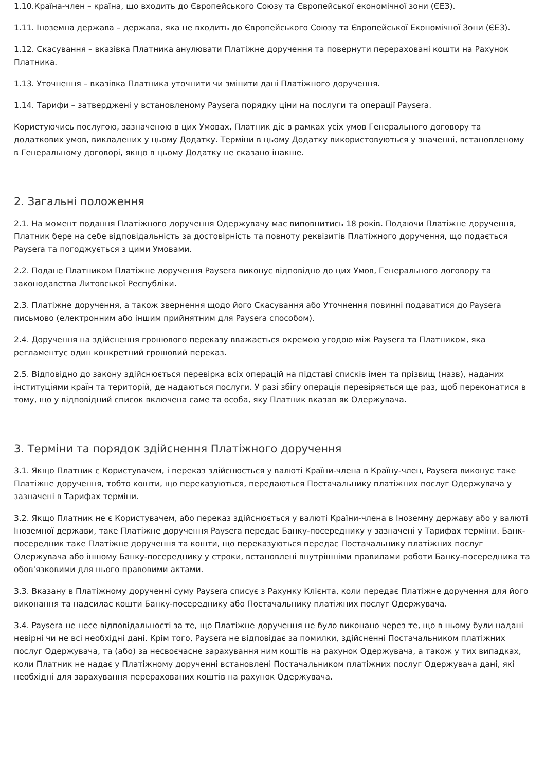1.10.Країна-член – країна, що входить до Європейського Союзу та Європейської економічної зони (ЄЕЗ).
1.11. Іноземна держава – держава, яка не входить до Європейського Союзу та Європейської Економічної Зони (ЄЕЗ).
1.12. Скасування – вказівка Платника анулювати Платіжне доручення та повернути перераховані кошти на Рахунок Платника.
1.13. Уточнення – вказівка Платника уточнити чи змінити дані Платіжного доручення.
1.14. Тарифи – затверджені у встановленому Paysera порядку ціни на послуги та операції Paysera.
Користуючись послугою, зазначеною в цих Умовах, Платник діє в рамках усіх умов Генерального договору та додаткових умов, викладених у цьому Додатку. Терміни в цьому Додатку використовуються у значенні, встановленому в Генеральному договорі, якщо в цьому Додатку не сказано інакше.
2. Загальні положення
2.1. На момент подання Платіжного доручення Одержувачу має виповнитись 18 років. Подаючи Платіжне доручення, Платник бере на себе відповідальність за достовірність та повноту реквізитів Платіжного доручення, що подається Paysera та погоджується з цими Умовами.
2.2. Подане Платником Платіжне доручення Paysera виконує відповідно до цих Умов, Генерального договору та законодавства Литовської Республіки.
2.3. Платіжне доручення, а також звернення щодо його Скасування або Уточнення повинні подаватися до Paysera письмово (електронним або іншим прийнятним для Paysera способом).
2.4. Доручення на здійснення грошового переказу вважається окремою угодою між Paysera та Платником, яка регламентує один конкретний грошовий переказ.
2.5. Відповідно до закону здійснюється перевірка всіх операцій на підставі списків імен та прізвищ (назв), наданих інституціями країн та територій, де надаються послуги. У разі збігу операція перевіряється ще раз, щоб переконатися в тому, що у відповідний список включена саме та особа, яку Платник вказав як Одержувача.
3. Терміни та порядок здійснення Платіжного доручення
3.1. Якщо Платник є Користувачем, і переказ здійснюється у валюті Країни-члена в Країну-член, Paysera виконує таке Платіжне доручення, тобто кошти, що переказуються, передаються Постачальнику платіжних послуг Одержувача у зазначені в Тарифах терміни.
3.2. Якщо Платник не є Користувачем, або переказ здійснюється у валюті Країни-члена в Іноземну державу або у валюті Іноземної держави, таке Платіжне доручення Paysera передає Банку-посереднику у зазначені у Тарифах терміни. Банк-посередник таке Платіжне доручення та кошти, що переказуються передає Постачальнику платіжних послуг Одержувача або іншому Банку-посереднику у строки, встановлені внутрішніми правилами роботи Банку-посередника та обов'язковими для нього правовими актами.
3.3. Вказану в Платіжному дорученні суму Paysera списує з Рахунку Клієнта, коли передає Платіжне доручення для його виконання та надсилає кошти Банку-посереднику або Постачальнику платіжних послуг Одержувача.
3.4. Paysera не несе відповідальності за те, що Платіжне доручення не було виконано через те, що в ньому були надані невірні чи не всі необхідні дані. Крім того, Paysera не відповідає за помилки, здійсненні Постачальником платіжних послуг Одержувача, та (або) за несвоєчасне зарахування ним коштів на рахунок Одержувача, а також у тих випадках, коли Платник не надає у Платіжному дорученні встановлені Постачальником платіжних послуг Одержувача дані, які необхідні для зарахування перерахованих коштів на рахунок Одержувача.